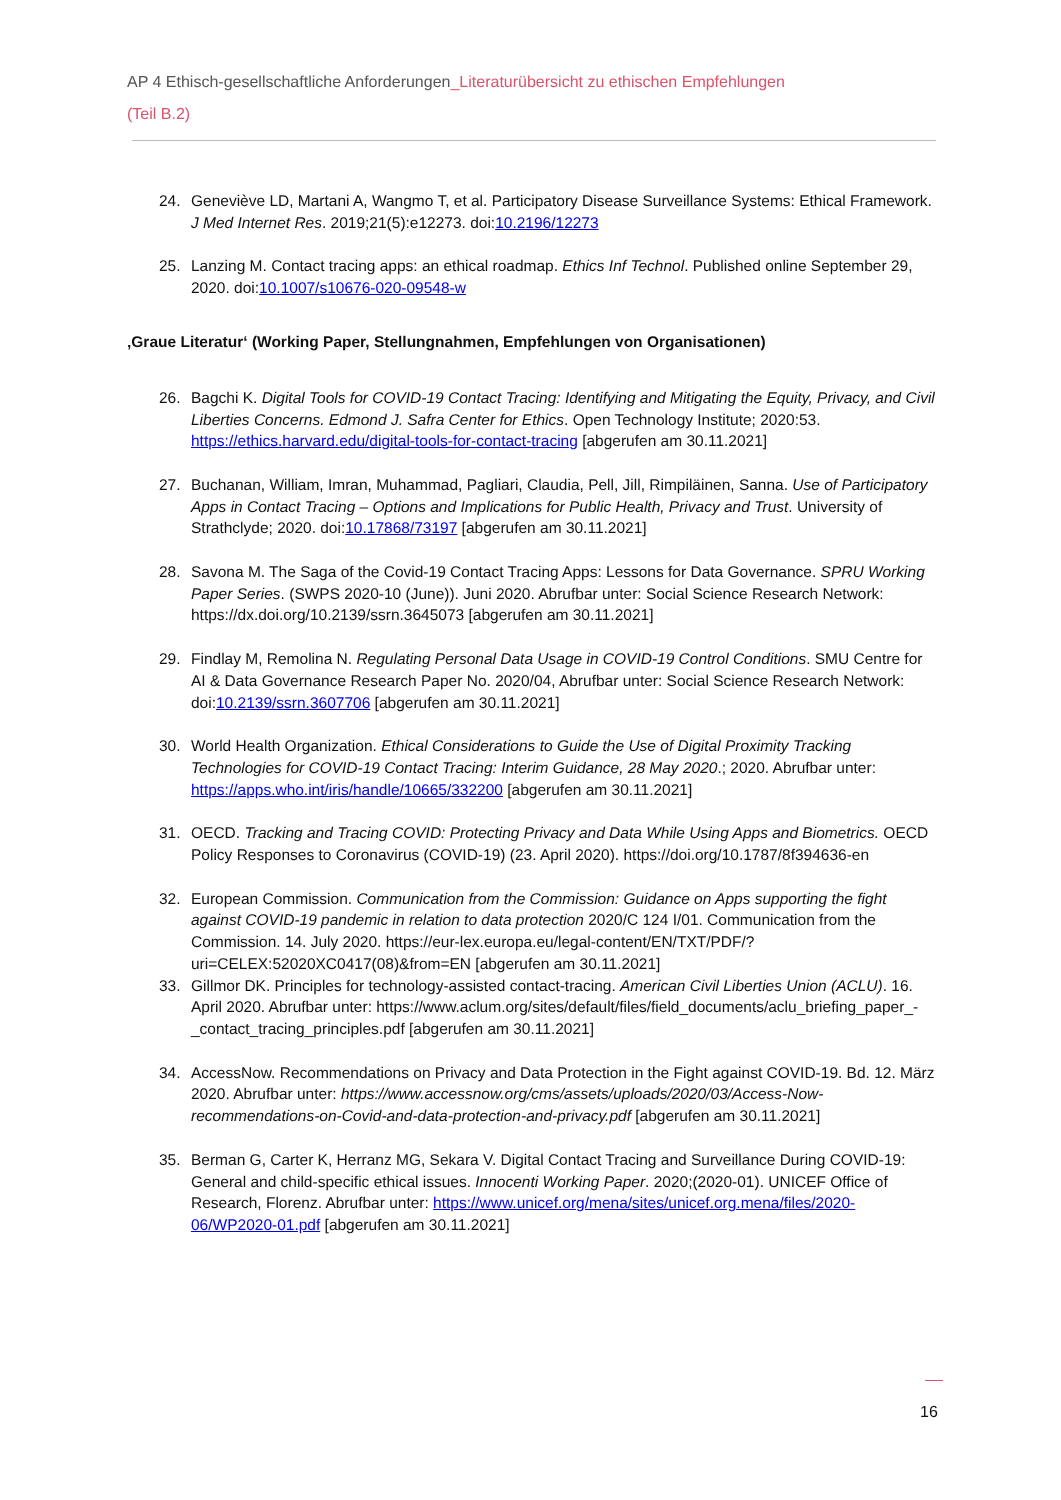AP 4 Ethisch-gesellschaftliche Anforderungen_Literaturübersicht zu ethischen Empfehlungen
(Teil B.2)
24. Geneviève LD, Martani A, Wangmo T, et al. Participatory Disease Surveillance Systems: Ethical Framework. J Med Internet Res. 2019;21(5):e12273. doi:10.2196/12273
25. Lanzing M. Contact tracing apps: an ethical roadmap. Ethics Inf Technol. Published online September 29, 2020. doi:10.1007/s10676-020-09548-w
‚Graue Literatur‘ (Working Paper, Stellungnahmen, Empfehlungen von Organisationen)
26. Bagchi K. Digital Tools for COVID-19 Contact Tracing: Identifying and Mitigating the Equity, Privacy, and Civil Liberties Concerns. Edmond J. Safra Center for Ethics. Open Technology Institute; 2020:53. https://ethics.harvard.edu/digital-tools-for-contact-tracing [abgerufen am 30.11.2021]
27. Buchanan, William, Imran, Muhammad, Pagliari, Claudia, Pell, Jill, Rimpiläinen, Sanna. Use of Participatory Apps in Contact Tracing – Options and Implications for Public Health, Privacy and Trust. University of Strathclyde; 2020. doi:10.17868/73197 [abgerufen am 30.11.2021]
28. Savona M. The Saga of the Covid-19 Contact Tracing Apps: Lessons for Data Governance. SPRU Working Paper Series. (SWPS 2020-10 (June)). Juni 2020. Abrufbar unter: Social Science Research Network: https://dx.doi.org/10.2139/ssrn.3645073 [abgerufen am 30.11.2021]
29. Findlay M, Remolina N. Regulating Personal Data Usage in COVID-19 Control Conditions. SMU Centre for AI & Data Governance Research Paper No. 2020/04, Abrufbar unter: Social Science Research Network: doi:10.2139/ssrn.3607706 [abgerufen am 30.11.2021]
30. World Health Organization. Ethical Considerations to Guide the Use of Digital Proximity Tracking Technologies for COVID-19 Contact Tracing: Interim Guidance, 28 May 2020.; 2020. Abrufbar unter: https://apps.who.int/iris/handle/10665/332200 [abgerufen am 30.11.2021]
31. OECD. Tracking and Tracing COVID: Protecting Privacy and Data While Using Apps and Biometrics. OECD Policy Responses to Coronavirus (COVID-19) (23. April 2020). https://doi.org/10.1787/8f394636-en
32. European Commission. Communication from the Commission: Guidance on Apps supporting the fight against COVID-19 pandemic in relation to data protection 2020/C 124 I/01. Communication from the Commission. 14. July 2020. https://eur-lex.europa.eu/legal-content/EN/TXT/PDF/?uri=CELEX:52020XC0417(08)&from=EN [abgerufen am 30.11.2021]
33. Gillmor DK. Principles for technology-assisted contact-tracing. American Civil Liberties Union (ACLU). 16. April 2020. Abrufbar unter: https://www.aclum.org/sites/default/files/field_documents/aclu_briefing_paper_-_contact_tracing_principles.pdf [abgerufen am 30.11.2021]
34. AccessNow. Recommendations on Privacy and Data Protection in the Fight against COVID-19. Bd. 12. März 2020. Abrufbar unter: https://www.accessnow.org/cms/assets/uploads/2020/03/Access-Now-recommendations-on-Covid-and-data-protection-and-privacy.pdf [abgerufen am 30.11.2021]
35. Berman G, Carter K, Herranz MG, Sekara V. Digital Contact Tracing and Surveillance During COVID-19: General and child-specific ethical issues. Innocenti Working Paper. 2020;(2020-01). UNICEF Office of Research, Florenz. Abrufbar unter: https://www.unicef.org/mena/sites/unicef.org.mena/files/2020-06/WP2020-01.pdf [abgerufen am 30.11.2021]
16